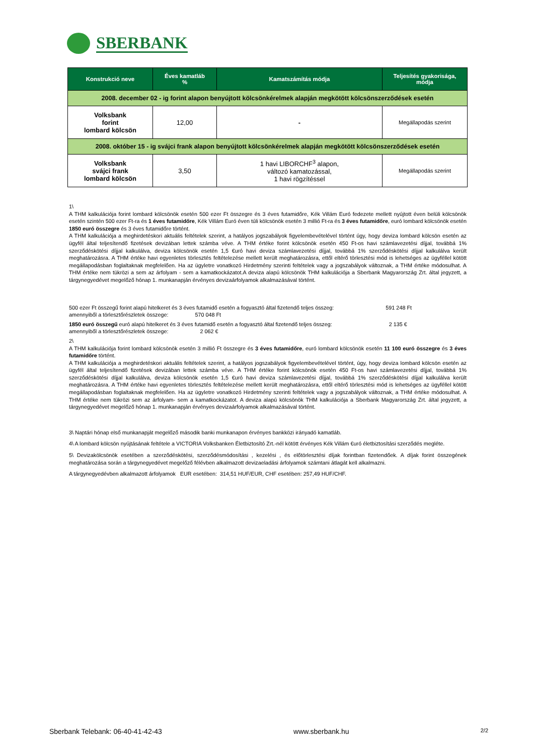SBERBANK
| Konstrukció neve | Éves kamatláb % | Kamatszámítás módja | Teljesítés gyakorisága, módja |
| --- | --- | --- | --- |
| 2008. december 02 - ig forint alapon benyújtott kölcsönkérelmek alapján megkötött kölcsönszerződések esetén | | | |
| Volksbank forint lombard kölcsön | 12,00 | - | Megállapodás szerint |
| 2008. október 15 - ig svájci frank alapon benyújtott kölcsönkérelmek alapján megkötött kölcsönszerződések esetén | | | |
| Volksbank svájci frank lombard kölcsön | 3,50 | 1 havi LIBORCHF<sup>3</sup> alapon, változó kamatozással, 1 havi rögzítéssel | Megállapodás szerint |
1\
A THM kalkulációja forint lombard kölcsönök esetén 500 ezer Ft összegre és 3 éves futamidőre, Kék Villám Euró fedezete mellett nyújtott éven belüli kölcsönök esetén szintén 500 ezer Ft-ra és 1 éves futamidőre, Kék Villám Euró éven túli kölcsönök esetén 3 millió Ft-ra és 3 éves futamidőre, euró lombard kölcsönök esetén 1850 euró összegre és 3 éves futamidőre történt.
A THM kalkulációja a meghirdetéskori aktuális feltételek szerint, a hatályos jogszabályok figyelembevételével történt úgy, hogy deviza lombard kölcsön esetén az ügyfél által teljesítendő fizetések devizában lettek számba véve. A THM értéke forint kölcsönök esetén 450 Ft-os havi számlavezetési díjjal, továbbá 1% szerződéskötési díjjal kalkulálva, deviza kölcsönök esetén 1,5 €uró havi deviza számlavezetési díjjal, továbbá 1% szerződéskötési díjjal kalkulálva került meghatározásra. A THM értéke havi egyenletes törlesztés feltételezése mellett került meghatározásra, ettől eltérő törlesztési mód is lehetséges az ügyféllel kötött megállapodásban foglaltaknak megfelelően. Ha az ügyletre vonatkozó Hirdetmény szerinti feltételek vagy a jogszabályok változnak, a THM értéke módosulhat. A THM értéke nem tükrözi a sem az árfolyam - sem a kamatkockázatot.A deviza alapú kölcsönök THM kalkulációja a Sberbank Magyarország Zrt. által jegyzett, a tárgynegyedévet megelőző hónap 1. munkanapján érvényes devizaárfolyamok alkalmazásával történt.
500 ezer Ft összegű forint alapú hitelkeret és 3 éves futamidő esetén a fogyasztó által fizetendő teljes összeg: 591 248 Ft
amennyiből a törlesztőrészletek összege: 570 048 Ft
1850 euró összegű euró alapú hitelkeret és 3 éves futamidő esetén a fogyasztó által fizetendő teljes összeg: 2 135 €
amennyiből a törlesztőrészletek összege: 2 062 €
2\
A THM kalkulációja forint lombard kölcsönök esetén 3 millió Ft összegre és 3 éves futamidőre, euró lombard kölcsönök esetén 11 100 euró összegre és 3 éves futamidőre történt.
A THM kalkulációja a meghirdetéskori aktuális feltételek szerint, a hatályos jogszabályok figyelembevételével történt, úgy, hogy deviza lombard kölcsön esetén az ügyfél által teljesítendő fizetések devizában lettek számba véve. A THM értéke forint kölcsönök esetén 450 Ft-os havi számlavezetési díjjal, továbbá 1% szerződéskötési díjjal kalkulálva, deviza kölcsönök esetén 1,5 €uró havi deviza számlavezetési díjjal, továbbá 1% szerződéskötési díjjal kalkulálva került meghatározásra. A THM értéke havi egyenletes törlesztés feltételezése mellett került meghatározásra, ettől eltérő törlesztési mód is lehetséges az ügyféllel kötött megállapodásban foglaltaknak megfelelően. Ha az ügyletre vonatkozó Hirdetmény szerinti feltételek vagy a jogszabályok változnak, a THM értéke módosulhat. A THM értéke nem tükrözi sem az árfolyam- sem a kamatkockázatot. A deviza alapú kölcsönök THM kalkulációja a Sberbank Magyarország Zrt. által jegyzett, a tárgynegyedévet megelőző hónap 1. munkanapján érvényes devizaárfolyamok alkalmazásával történt.
3\ Naptári hónap első munkanapját megelőző második banki munkanapon érvényes bankközi irányadó kamatláb.
4\ A lombard kölcsön nyújtásának feltétele a VICTORIA Volksbanken Életbiztosító Zrt.-nél kötött érvényes Kék Villám €uró életbiztosítási szerződés megléte.
5\ Devizakölcsönök esetében a szerződéskötési, szerződésmódosítási , kezelési , és előtörlesztési díjak forintban fizetendőek. A díjak forint összegének meghatározása során a tárgynegyedévet megelőző félévben alkalmazott devizaeladási árfolyamok számtani átlagát kell alkalmazni.
A tárgynegyedévben alkalmazott árfolyamok EUR esetében: 314,51 HUF/EUR, CHF esetében: 257,49 HUF/CHF.
Sberbank Telebank: 06-40-41-42-43 www.sberbank.hu 2/2